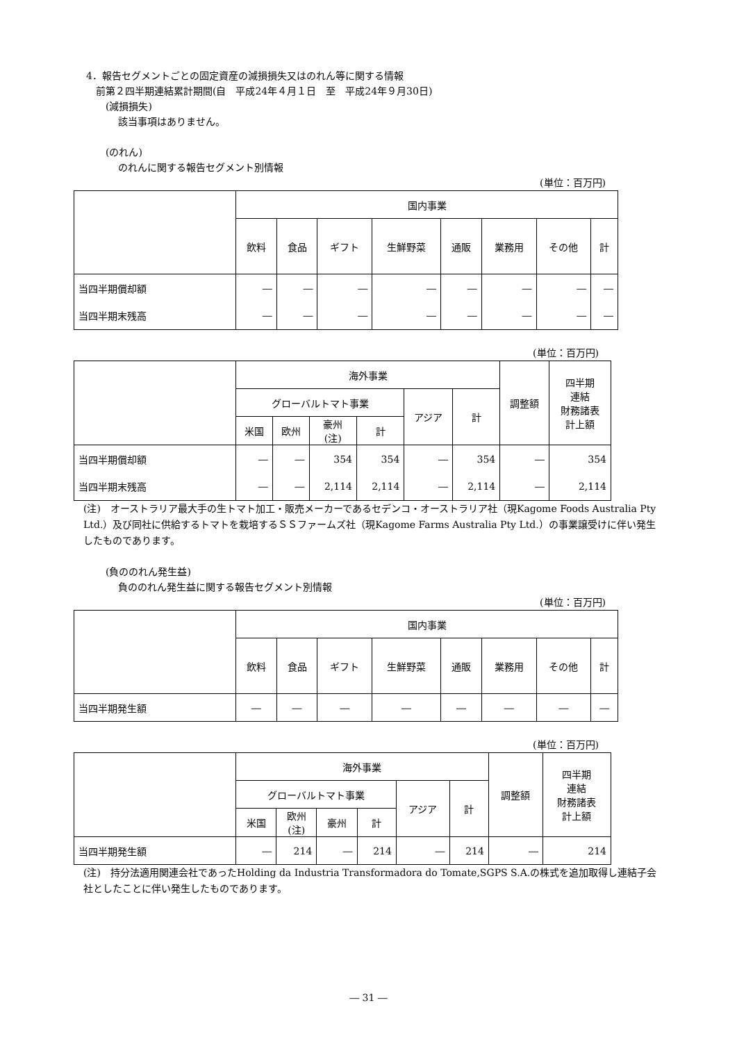4．報告セグメントごとの固定資産の減損損失又はのれん等に関する情報
前第２四半期連結累計期間(自　平成24年４月１日　至　平成24年９月30日)
(減損損失)
該当事項はありません。
(のれん)
のれんに関する報告セグメント別情報
(単位：百万円)
| | 国内事業 | | | | | | | |
| --- | --- | --- | --- | --- | --- | --- | --- | --- |
| | 飲料 | 食品 | ギフト | 生鮮野菜 | 通販 | 業務用 | その他 | 計 |
| 当四半期償却額 | ― | ― | ― | ― | ― | ― | ― | ― |
| 当四半期末残高 | ― | ― | ― | ― | ― | ― | ― | ― |
(単位：百万円)
| | 海外事業 | | | | | | 調整額 | 四半期 連結 財務諸表 計上額 |
| --- | --- | --- | --- | --- | --- | --- | --- | --- |
| | グローバルトマト事業 | | | | アジア | 計 | | |
| | 米国 | 欧州 | 豪州 (注) | 計 | | | | |
| 当四半期償却額 | ― | ― | 354 | 354 | ― | 354 | ― | 354 |
| 当四半期末残高 | ― | ― | 2,114 | 2,114 | ― | 2,114 | ― | 2,114 |
(注)　オーストラリア最大手の生トマト加工・販売メーカーであるセデンコ・オーストラリア社（現Kagome Foods Australia Pty Ltd.）及び同社に供給するトマトを栽培するＳＳファームズ社（現Kagome Farms Australia Pty Ltd.）の事業譲受けに伴い発生したものであります。
(負ののれん発生益)
負ののれん発生益に関する報告セグメント別情報
(単位：百万円)
| | 国内事業 | | | | | | | |
| --- | --- | --- | --- | --- | --- | --- | --- | --- |
| | 飲料 | 食品 | ギフト | 生鮮野菜 | 通販 | 業務用 | その他 | 計 |
| 当四半期発生額 | ― | ― | ― | ― | ― | ― | ― | ― |
(単位：百万円)
| | 海外事業 | | | | | | 調整額 | 四半期 連結 財務諸表 計上額 |
| --- | --- | --- | --- | --- | --- | --- | --- | --- |
| | グローバルトマト事業 | | | | アジア | 計 | | |
| | 米国 | 欧州 (注) | 豪州 | 計 | | | | |
| 当四半期発生額 | ― | 214 | ― | 214 | ― | 214 | ― | 214 |
(注)　持分法適用関連会社であったHolding da Industria Transformadora do Tomate,SGPS S.A.の株式を追加取得し連結子会社としたことに伴い発生したものであります。
― 31 ―